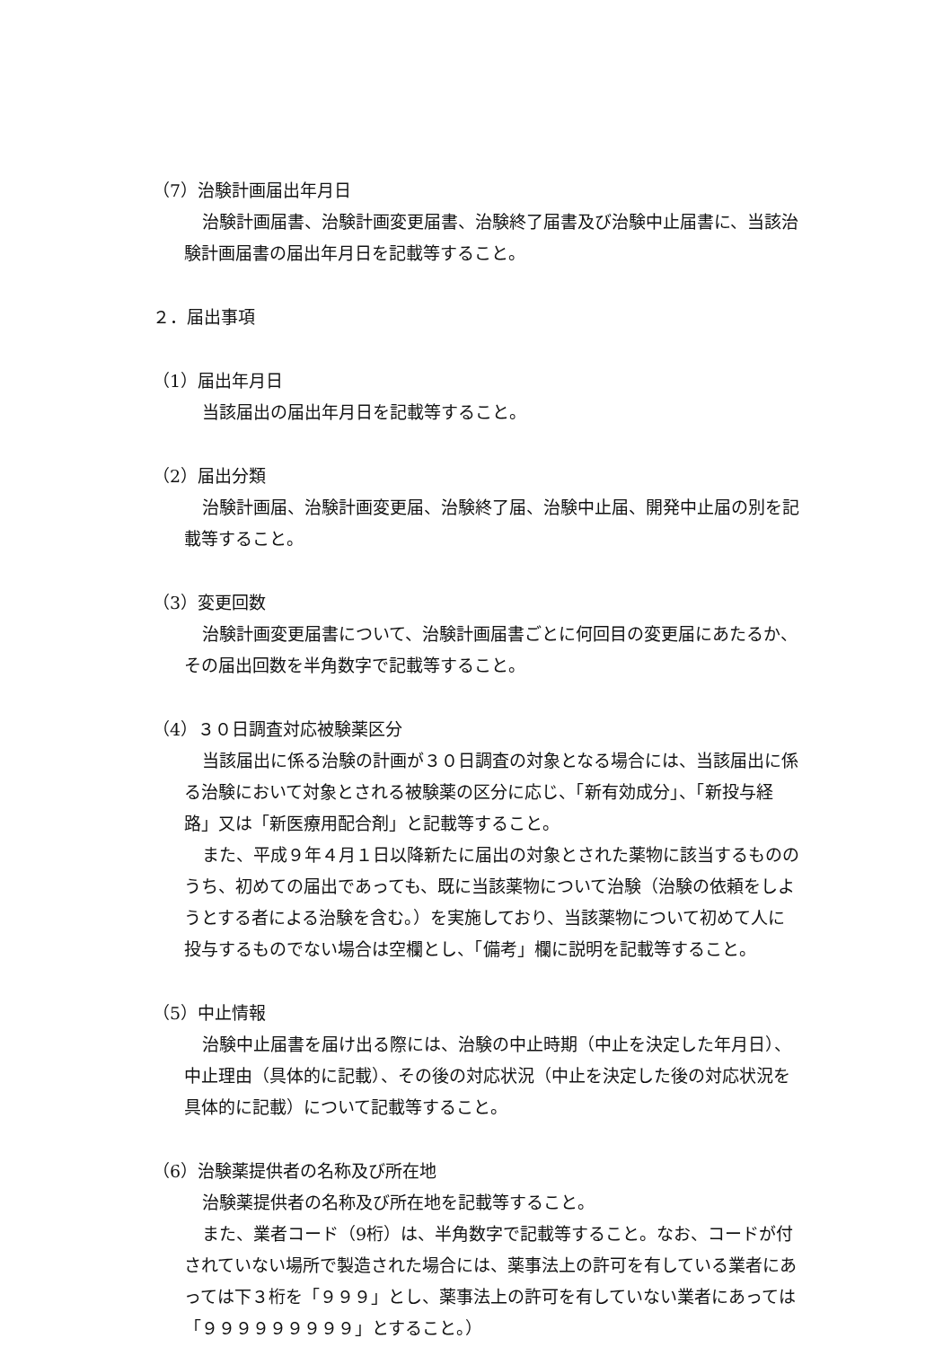（7）治験計画届出年月日
治験計画届書、治験計画変更届書、治験終了届書及び治験中止届書に、当該治験計画届書の届出年月日を記載等すること。
２．届出事項
（1）届出年月日
当該届出の届出年月日を記載等すること。
（2）届出分類
治験計画届、治験計画変更届、治験終了届、治験中止届、開発中止届の別を記載等すること。
（3）変更回数
治験計画変更届書について、治験計画届書ごとに何回目の変更届にあたるか、その届出回数を半角数字で記載等すること。
（4）３０日調査対応被験薬区分
当該届出に係る治験の計画が３０日調査の対象となる場合には、当該届出に係る治験において対象とされる被験薬の区分に応じ、「新有効成分」、「新投与経路」又は「新医療用配合剤」と記載等すること。
また、平成９年４月１日以降新たに届出の対象とされた薬物に該当するもののうち、初めての届出であっても、既に当該薬物について治験（治験の依頼をしようとする者による治験を含む。）を実施しており、当該薬物について初めて人に投与するものでない場合は空欄とし、「備考」欄に説明を記載等すること。
（5）中止情報
治験中止届書を届け出る際には、治験の中止時期（中止を決定した年月日）、中止理由（具体的に記載）、その後の対応状況（中止を決定した後の対応状況を具体的に記載）について記載等すること。
（6）治験薬提供者の名称及び所在地
治験薬提供者の名称及び所在地を記載等すること。
また、業者コード（9桁）は、半角数字で記載等すること。なお、コードが付されていない場所で製造された場合には、薬事法上の許可を有している業者にあっては下３桁を「９９９」とし、薬事法上の許可を有していない業者にあっては「９９９９９９９９９」とすること。）